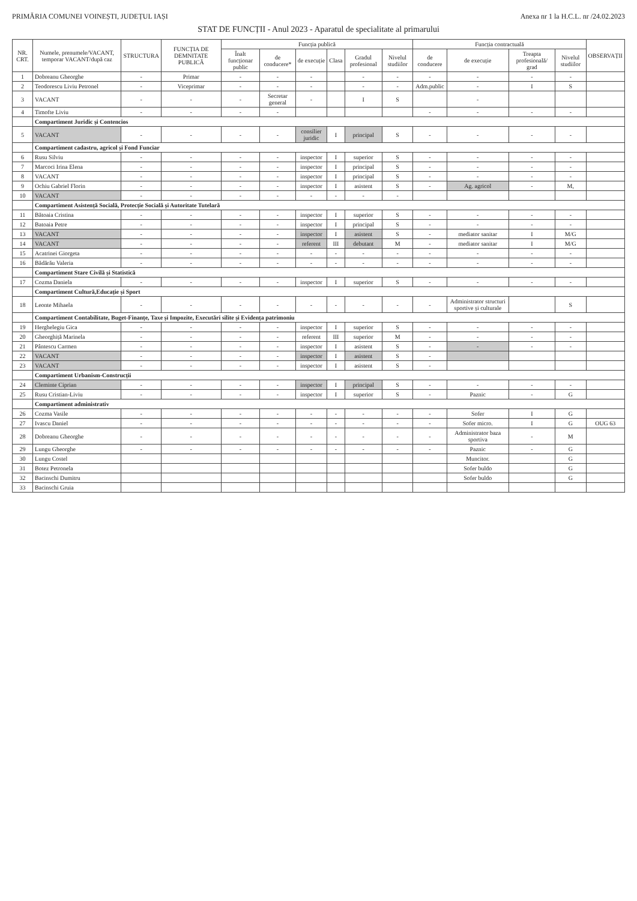PRIMĂRIA COMUNEI VOINEȘTI, JUDEȚUL IAȘI Anexa nr 1 la H.C.L. nr /24.02.2023
STAT DE FUNCȚII - Anul 2023 - Aparatul de specialitate al primarului
| NR. CRT. | Numele, prenumele/VACANT, temporar VACANT/după caz | STRUCTURA | FUNCȚIA DE DEMNITATE PUBLICĂ | Funcția publică | | | | | | Funcția contractuală | | | | OBSERVAȚII |
| --- | --- | --- | --- | --- | --- | --- | --- | --- | --- | --- | --- | --- | --- | --- |
| | | | | Înalt funcționar public | de conducere* | de execuție | Clasa | Gradul profesional | Nivelul studiilor | de conducere | de execuție | Treapta profesională/ grad | Nivelul studiilor | |
| 1 | Dobreanu Gheorghe | - | Primar | - | - | - | | - | - | - | - | - | - | |
| 2 | Teodorescu Liviu Petronel | - | Viceprimar | - | - | - | | - | - | Adm.public | - | I | S | |
| 3 | VACANT | - | - | - | Secretar general | - | | I | S | | - | | | |
| 4 | Timofte Liviu | - | - | - | - | | | | | - | - | - | - | |
| | Compartiment Juridic și Contencios | | | | | | | | | | | | | |
| 5 | VACANT | - | - | - | - | consilier juridic | I | principal | S | - | - | - | - | |
| | Compartiment cadastru, agricol și Fond Funciar | | | | | | | | | | | | | |
| 6 | Rusu Silviu | - | - | - | - | inspector | I | superior | S | - | - | - | - | |
| 7 | Marcoci Irina Elena | - | - | - | - | inspector | I | principal | S | - | - | - | - | |
| 8 | VACANT | - | - | - | - | inspector | I | principal | S | - | - | - | - | |
| 9 | Ochiu Gabriel Florin | - | - | - | - | inspector | I | asistent | S | - | Ag. agricol | - | M, | |
| 10 | VACANT | - | - | - | - | - | - | - | - | | | | | |
| | Compartiment Asistență Socială, Protecție Socială și Autoritate Tutelară | | | | | | | | | | | | | |
| 11 | Bătoaia Cristina | - | - | - | - | inspector | I | superior | S | - | - | - | - | |
| 12 | Batoaia Petre | - | - | - | - | inspector | I | principal | S | - | - | - | - | |
| 13 | VACANT | - | - | - | - | inspector | I | asistent | S | - | mediator sanitar | I | M/G | |
| 14 | VACANT | - | - | - | - | referent | III | debutant | M | - | mediator sanitar | I | M/G | |
| 15 | Acatrinei Giorgeta | - | - | - | - | - | - | - | - | - | - | - | - | |
| 16 | Bădărău Valeria | - | - | - | - | - | - | - | - | - | - | - | - | |
| | Compartiment Stare Civilă și Statistică | | | | | | | | | | | | | |
| 17 | Cozma Daniela | - | - | - | - | inspector | I | superior | S | - | - | - | - | |
| | Compartiment Cultură,Educație și Sport | | | | | | | | | | | | | |
| 18 | Leonte Mihaela | - | - | - | - | - | - | - | - | - | Administrator structuri sportive și culturale | | S | |
| | Compartiment Contabilitate, Buget-Finanțe, Taxe și Impozite, Executări silite și Evidența patrimoniu | | | | | | | | | | | | | |
| 19 | Herghelegiu Gica | - | - | - | - | inspector | I | superior | S | - | - | - | - | |
| 20 | Gheorghiță Marinela | - | - | - | - | referent | III | superior | M | - | - | - | - | |
| 21 | Pântescu Carmen | - | - | - | - | inspector | I | asistent | S | - | - | - | - | |
| 22 | VACANT | - | - | - | - | inspector | I | asistent | S | - | | | | |
| 23 | VACANT | - | - | - | - | inspector | I | asistent | S | - | | | | |
| | Compartiment Urbanism-Construcții | | | | | | | | | | | | | |
| 24 | Cleminte Ciprian | - | - | - | - | inspector | I | principal | S | - | - | - | - | |
| 25 | Rusu Cristian-Liviu | - | - | - | - | inspector | I | superior | S | - | Paznic | - | G | |
| | Compartiment administrativ | | | | | | | | | | | | | |
| 26 | Cozma Vasile | - | - | - | - | - | - | - | - | - | Sofer | I | G | |
| 27 | Ivascu Daniel | - | - | - | - | - | - | - | - | - | Sofer micro. | I | G | OUG 63 |
| 28 | Dobreanu Gheorghe | - | - | - | - | - | - | - | - | - | Administrator baza sportiva | - | M | |
| 29 | Lungu Gheorghe | - | - | - | - | - | - | - | - | - | Paznic | - | G | |
| 30 | Lungu Costel | | | | | | | | | | Muncitor. | | G | |
| 31 | Botez Petronela | | | | | | | | | | Sofer buldo | | G | |
| 32 | Bacinschi Dumitru | | | | | | | | | | Sofer buldo | | G | |
| 33 | Bacinschi Gruia | | | | | | | | | | | | | |